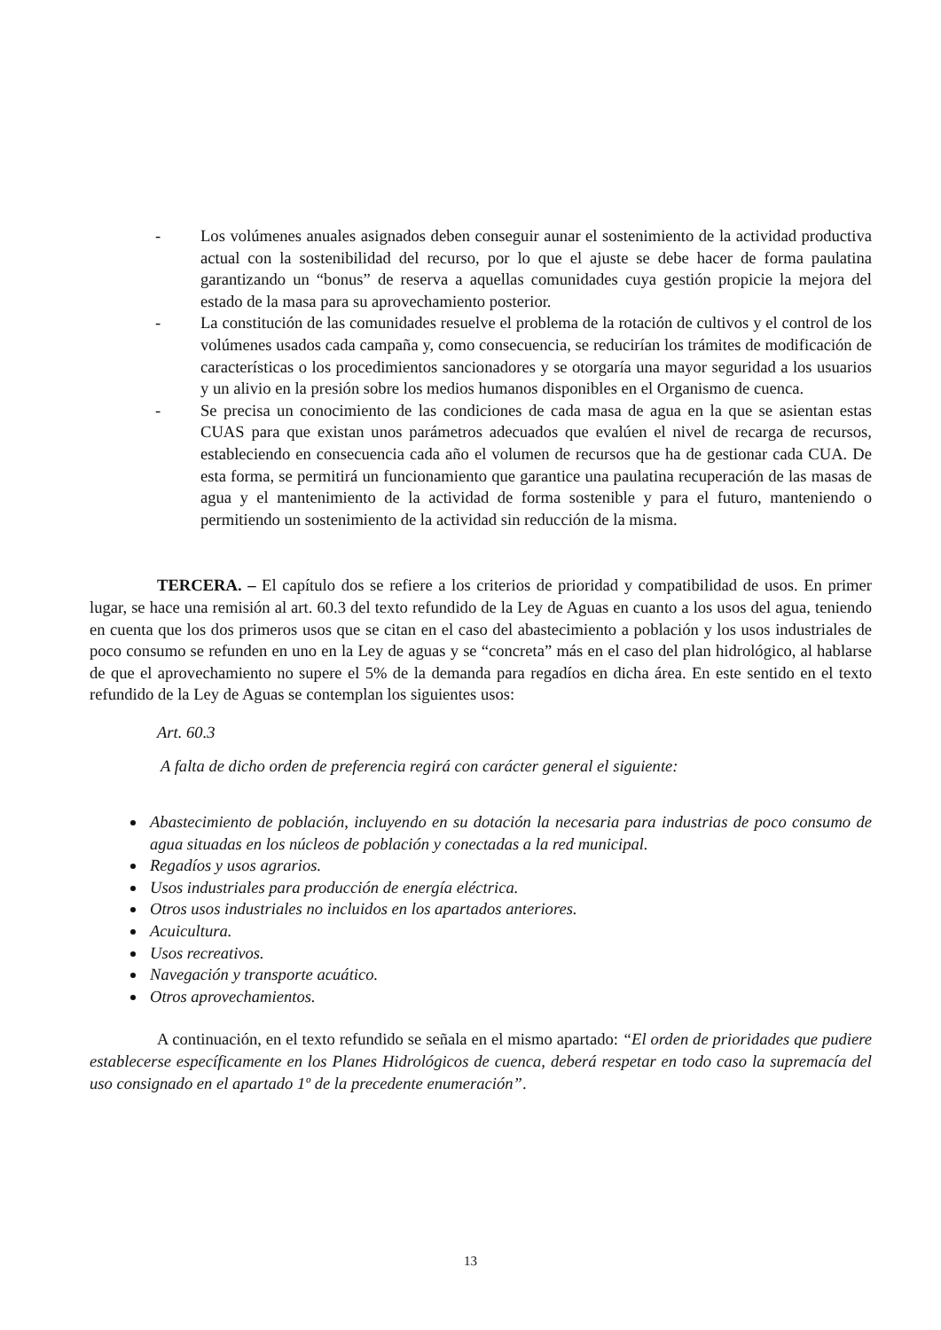- Los volúmenes anuales asignados deben conseguir aunar el sostenimiento de la actividad productiva actual con la sostenibilidad del recurso, por lo que el ajuste se debe hacer de forma paulatina garantizando un “bonus” de reserva a aquellas comunidades cuya gestión propicie la mejora del estado de la masa para su aprovechamiento posterior.
- La constitución de las comunidades resuelve el problema de la rotación de cultivos y el control de los volúmenes usados cada campaña y, como consecuencia, se reducirían los trámites de modificación de características o los procedimientos sancionadores y se otorgaría una mayor seguridad a los usuarios y un alivio en la presión sobre los medios humanos disponibles en el Organismo de cuenca.
- Se precisa un conocimiento de las condiciones de cada masa de agua en la que se asientan estas CUAS para que existan unos parámetros adecuados que evalúen el nivel de recarga de recursos, estableciendo en consecuencia cada año el volumen de recursos que ha de gestionar cada CUA. De esta forma, se permitirá un funcionamiento que garantice una paulatina recuperación de las masas de agua y el mantenimiento de la actividad de forma sostenible y para el futuro, manteniendo o permitiendo un sostenimiento de la actividad sin reducción de la misma.
TERCERA. – El capítulo dos se refiere a los criterios de prioridad y compatibilidad de usos. En primer lugar, se hace una remisión al art. 60.3 del texto refundido de la Ley de Aguas en cuanto a los usos del agua, teniendo en cuenta que los dos primeros usos que se citan en el caso del abastecimiento a población y los usos industriales de poco consumo se refunden en uno en la Ley de aguas y se “concreta” más en el caso del plan hidrológico, al hablarse de que el aprovechamiento no supere el 5% de la demanda para regadíos en dicha área. En este sentido en el texto refundido de la Ley de Aguas se contemplan los siguientes usos:
Art. 60.3
A falta de dicho orden de preferencia regirá con carácter general el siguiente:
Abastecimiento de población, incluyendo en su dotación la necesaria para industrias de poco consumo de agua situadas en los núcleos de población y conectadas a la red municipal.
Regadíos y usos agrarios.
Usos industriales para producción de energía eléctrica.
Otros usos industriales no incluidos en los apartados anteriores.
Acuicultura.
Usos recreativos.
Navegación y transporte acuático.
Otros aprovechamientos.
A continuación, en el texto refundido se señala en el mismo apartado: “El orden de prioridades que pudiere establecerse específicamente en los Planes Hidrológicos de cuenca, deberá respetar en todo caso la supremacía del uso consignado en el apartado 1º de la precedente enumeración”.
13